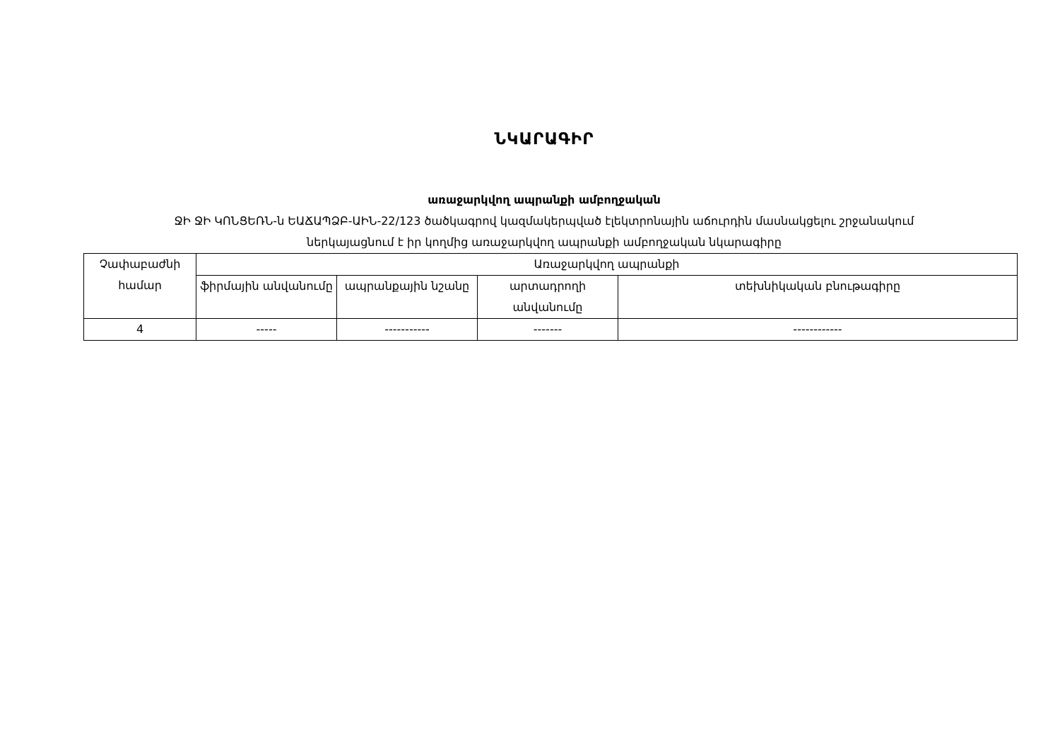ՆԿԱՐԱԳԻՐ
առաջարկվող ապրանքի ամբողջական
ՋԻ ՋԻ ԿՈՆՑԵՌՆ-ն ԵԱՃԱՊՁԲ-ԱԻՆ-22/123 ծածկագրով կազմակերպված էլեկտրոնային աճուրդին մասնակցելու շրջանակում
ներկայացնում է իր կողմից առաջարկվող ապրանքի ամբողջական նկարագիրը
| Չափաբաժնի համար | Առաջարկվող ապրանքի | | | |
| --- | --- | --- | --- | --- |
| | ֆիրմային անվանումը | ապրանքային նշանը | արտադրողի անվանումը | տեխնիկական բնութագիրը |
| 4 | ----- | ----------- | ------- | ------------ |